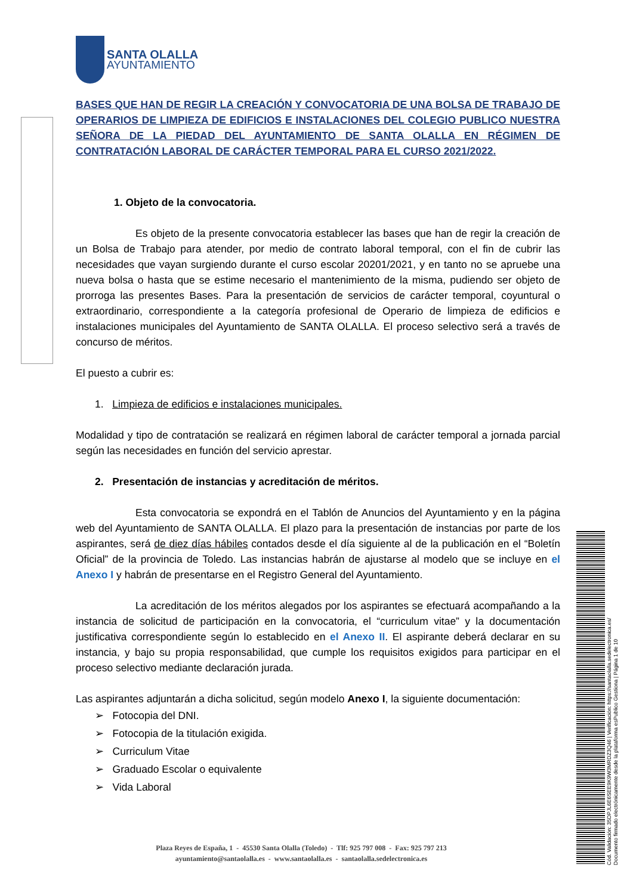SANTA OLALLA
AYUNTAMIENTO
BASES QUE HAN DE REGIR LA CREACIÓN Y CONVOCATORIA DE UNA BOLSA DE TRABAJO DE OPERARIOS DE LIMPIEZA DE EDIFICIOS E INSTALACIONES DEL COLEGIO PUBLICO NUESTRA SEÑORA DE LA PIEDAD DEL AYUNTAMIENTO DE SANTA OLALLA EN RÉGIMEN DE CONTRATACIÓN LABORAL DE CARÁCTER TEMPORAL PARA EL CURSO 2021/2022.
1. Objeto de la convocatoria.
Es objeto de la presente convocatoria establecer las bases que han de regir la creación de un Bolsa de Trabajo para atender, por medio de contrato laboral temporal, con el fin de cubrir las necesidades que vayan surgiendo durante el curso escolar 20201/2021, y en tanto no se apruebe una nueva bolsa o hasta que se estime necesario el mantenimiento de la misma, pudiendo ser objeto de prorroga las presentes Bases. Para la presentación de servicios de carácter temporal, coyuntural o extraordinario, correspondiente a la categoría profesional de Operario de limpieza de edificios e instalaciones municipales del Ayuntamiento de SANTA OLALLA. El proceso selectivo será a través de concurso de méritos.
El puesto a cubrir es:
1. Limpieza de edificios e instalaciones municipales.
Modalidad y tipo de contratación se realizará en régimen laboral de carácter temporal a jornada parcial según las necesidades en función del servicio aprestar.
2. Presentación de instancias y acreditación de méritos.
Esta convocatoria se expondrá en el Tablón de Anuncios del Ayuntamiento y en la página web del Ayuntamiento de SANTA OLALLA. El plazo para la presentación de instancias por parte de los aspirantes, será de diez días hábiles contados desde el día siguiente al de la publicación en el “Boletín Oficial” de la provincia de Toledo. Las instancias habrán de ajustarse al modelo que se incluye en el Anexo I y habrán de presentarse en el Registro General del Ayuntamiento.
La acreditación de los méritos alegados por los aspirantes se efectuará acompañando a la instancia de solicitud de participación en la convocatoria, el “curriculum vitae” y la documentación justificativa correspondiente según lo establecido en el Anexo II. El aspirante deberá declarar en su instancia, y bajo su propia responsabilidad, que cumple los requisitos exigidos para participar en el proceso selectivo mediante declaración jurada.
Las aspirantes adjuntarán a dicha solicitud, según modelo Anexo I, la siguiente documentación:
➢ Fotocopia del DNI.
➢ Fotocopia de la titulación exigida.
➢ Curriculum Vitae
➢ Graduado Escolar o equivalente
➢ Vida Laboral
Plaza Reyes de España, 1 - 45530 Santa Olalla (Toledo) - Tlf: 925 797 008 - Fax: 925 797 213
ayuntamiento@santaolalla.es - www.santaolalla.es - santaolalla.sedelectronica.es
Cód. Validación: 35DPJL6E6SEE9K9W3MRDZ3Q46 | Verificación: https://santaolalla.sedelectronica.es/
Documento firmado electrónicamente desde la plataforma esPublico Gestiona | Página 1 de 10